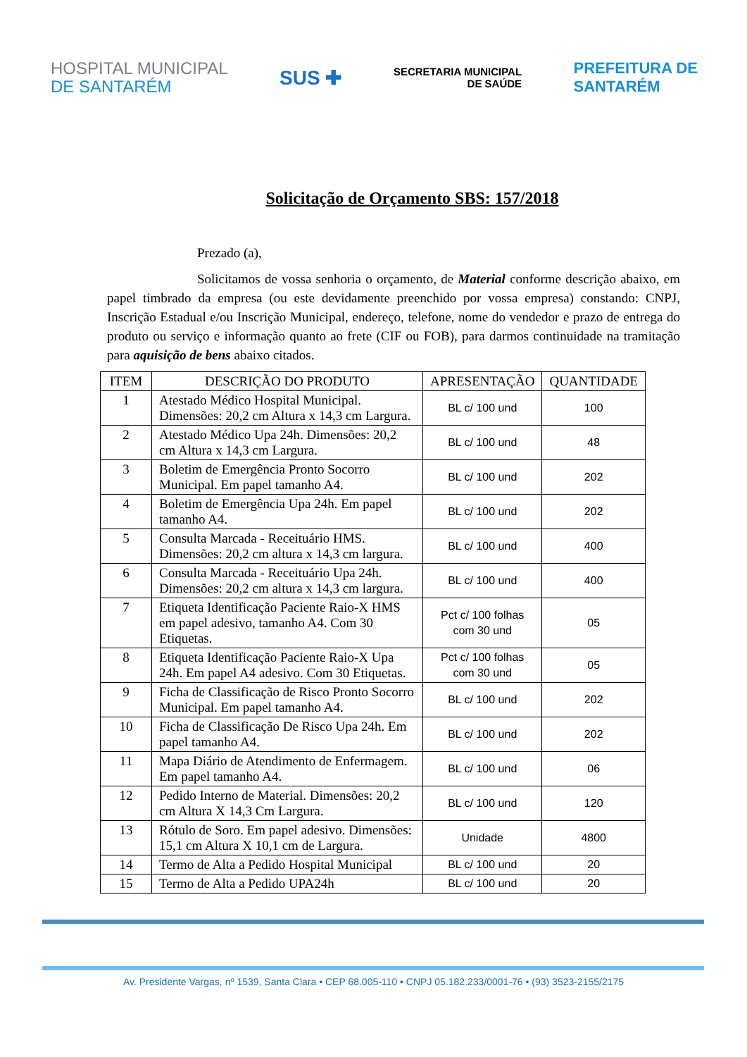HOSPITAL MUNICIPAL
DE SANTARÉM
SUS ✚
SECRETARIA MUNICIPAL
DE SAÚDE
PREFEITURA DE
SANTARÉM
Solicitação de Orçamento SBS: 157/2018
Prezado (a),
Solicitamos de vossa senhoria o orçamento, de Material conforme descrição abaixo, em papel timbrado da empresa (ou este devidamente preenchido por vossa empresa) constando: CNPJ, Inscrição Estadual e/ou Inscrição Municipal, endereço, telefone, nome do vendedor e prazo de entrega do produto ou serviço e informação quanto ao frete (CIF ou FOB), para darmos continuidade na tramitação para aquisição de bens abaixo citados.
| ITEM | DESCRIÇÃO DO PRODUTO | APRESENTAÇÃO | QUANTIDADE |
| --- | --- | --- | --- |
| 1 | Atestado Médico Hospital Municipal. Dimensões: 20,2 cm Altura x 14,3 cm Largura. | BL c/ 100 und | 100 |
| 2 | Atestado Médico Upa 24h. Dimensões: 20,2 cm Altura x 14,3 cm Largura. | BL c/ 100 und | 48 |
| 3 | Boletim de Emergência Pronto Socorro Municipal. Em papel tamanho A4. | BL c/ 100 und | 202 |
| 4 | Boletim de Emergência Upa 24h. Em papel tamanho A4. | BL c/ 100 und | 202 |
| 5 | Consulta Marcada - Receituário HMS. Dimensões: 20,2 cm altura x 14,3 cm largura. | BL c/ 100 und | 400 |
| 6 | Consulta Marcada - Receituário Upa 24h. Dimensões: 20,2 cm altura x 14,3 cm largura. | BL c/ 100 und | 400 |
| 7 | Etiqueta Identificação Paciente Raio-X HMS em papel adesivo, tamanho A4. Com 30 Etiquetas. | Pct c/ 100 folhas com 30 und | 05 |
| 8 | Etiqueta Identificação Paciente Raio-X Upa 24h. Em papel A4 adesivo. Com 30 Etiquetas. | Pct c/ 100 folhas com 30 und | 05 |
| 9 | Ficha de Classificação de Risco Pronto Socorro Municipal. Em papel tamanho A4. | BL c/ 100 und | 202 |
| 10 | Ficha de Classificação De Risco Upa 24h. Em papel tamanho A4. | BL c/ 100 und | 202 |
| 11 | Mapa Diário de Atendimento de Enfermagem. Em papel tamanho A4. | BL c/ 100 und | 06 |
| 12 | Pedido Interno de Material. Dimensões: 20,2 cm Altura X 14,3 Cm Largura. | BL c/ 100 und | 120 |
| 13 | Rótulo de Soro. Em papel adesivo. Dimensões: 15,1 cm Altura X 10,1 cm de Largura. | Unidade | 4800 |
| 14 | Termo de Alta a Pedido Hospital Municipal | BL c/ 100 und | 20 |
| 15 | Termo de Alta a Pedido UPA24h | BL c/ 100 und | 20 |
Av. Presidente Vargas, nº 1539, Santa Clara • CEP 68.005-110 • CNPJ 05.182.233/0001-76 • (93) 3523-2155/2175